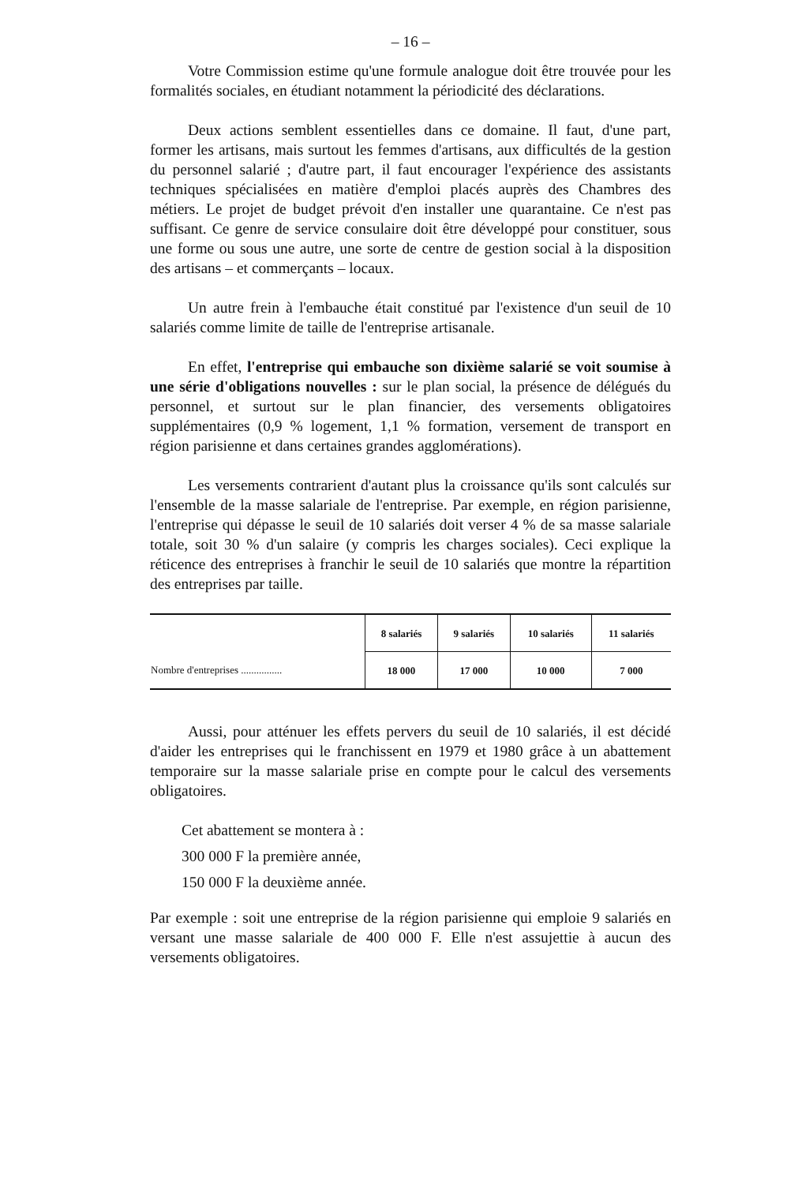– 16 –
Votre Commission estime qu'une formule analogue doit être trouvée pour les formalités sociales, en étudiant notamment la périodicité des déclarations.
Deux actions semblent essentielles dans ce domaine. Il faut, d'une part, former les artisans, mais surtout les femmes d'artisans, aux difficultés de la gestion du personnel salarié ; d'autre part, il faut encourager l'expérience des assistants techniques spécialisées en matière d'emploi placés auprès des Chambres des métiers. Le projet de budget prévoit d'en installer une quarantaine. Ce n'est pas suffisant. Ce genre de service consulaire doit être développé pour constituer, sous une forme ou sous une autre, une sorte de centre de gestion social à la disposition des artisans – et commerçants – locaux.
Un autre frein à l'embauche était constitué par l'existence d'un seuil de 10 salariés comme limite de taille de l'entreprise artisanale.
En effet, l'entreprise qui embauche son dixième salarié se voit soumise à une série d'obligations nouvelles : sur le plan social, la présence de délégués du personnel, et surtout sur le plan financier, des versements obligatoires supplémentaires (0,9 % logement, 1,1 % formation, versement de transport en région parisienne et dans certaines grandes agglomérations).
Les versements contrarient d'autant plus la croissance qu'ils sont calculés sur l'ensemble de la masse salariale de l'entreprise. Par exemple, en région parisienne, l'entreprise qui dépasse le seuil de 10 salariés doit verser 4 % de sa masse salariale totale, soit 30 % d'un salaire (y compris les charges sociales). Ceci explique la réticence des entreprises à franchir le seuil de 10 salariés que montre la répartition des entreprises par taille.
| | 8 salariés | 9 salariés | 10 salariés | 11 salariés |
| --- | --- | --- | --- | --- |
| Nombre d'entreprises ................ | 18 000 | 17 000 | 10 000 | 7 000 |
Aussi, pour atténuer les effets pervers du seuil de 10 salariés, il est décidé d'aider les entreprises qui le franchissent en 1979 et 1980 grâce à un abattement temporaire sur la masse salariale prise en compte pour le calcul des versements obligatoires.
Cet abattement se montera à :
300 000 F la première année,
150 000 F la deuxième année.
Par exemple : soit une entreprise de la région parisienne qui emploie 9 salariés en versant une masse salariale de 400 000 F. Elle n'est assujettie à aucun des versements obligatoires.